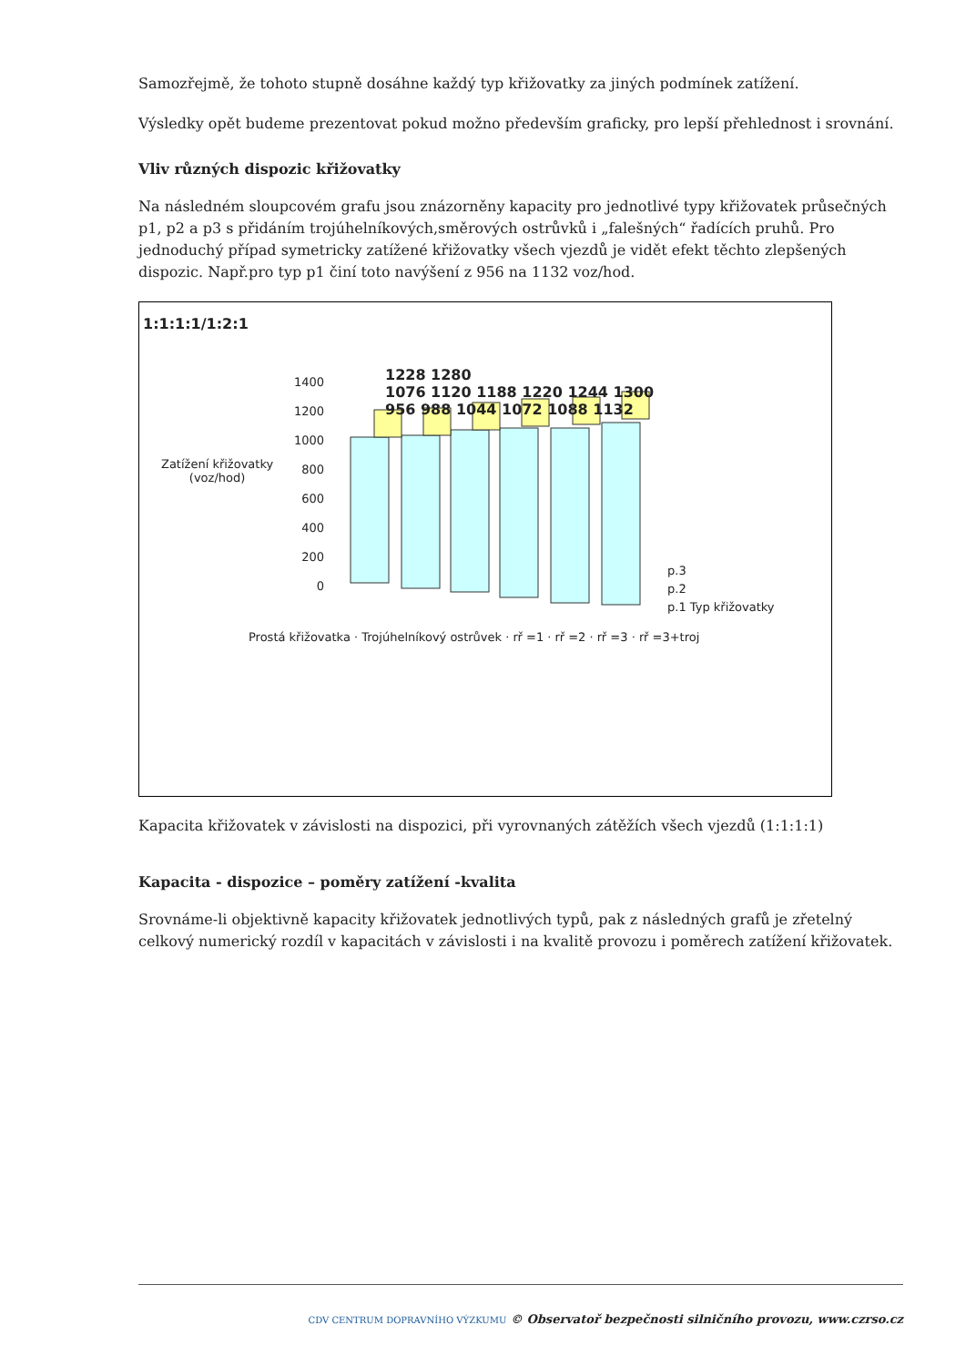Samozřejmě, že tohoto stupně dosáhne každý typ křižovatky za jiných podmínek zatížení.
Výsledky opět budeme prezentovat pokud možno především graficky, pro lepší přehlednost i srovnání.
Vliv různých dispozic křižovatky
Na následném sloupcovém grafu jsou znázorněny kapacity pro jednotlivé typy křižovatek průsečných p1, p2 a p3 s přidáním trojúhelníkových,směrových ostrůvků i „falešných“ řadících pruhů. Pro jednoduchý případ symetricky zatížené křižovatky všech vjezdů je vidět efekt těchto zlepšených dispozic. Např.pro typ p1 činí toto navýšení z 956 na 1132 voz/hod.
1:1:1:1/1:2:1
1400
1200
1000
800
600
400
200
0
Zatížení křižovatky
(voz/hod)
1228 1280
1076 1120 1188 1220 1244 1300
956 988 1044 1072 1088 1132
p.3
p.2
p.1 Typ křižovatky
Prostá křižovatka · Trojúhelníkový ostrůvek · rř =1 · rř =2 · rř =3 · rř =3+troj
Kapacita křižovatek v závislosti na dispozici, při vyrovnaných zátěžích všech vjezdů (1:1:1:1)
Kapacita - dispozice – poměry zatížení -kvalita
Srovnáme-li objektivně kapacity křižovatek jednotlivých typů, pak z následných grafů je zřetelný celkový numerický rozdíl v kapacitách v závislosti i na kvalitě provozu i poměrech zatížení křižovatek.
CDV CENTRUM DOPRAVNÍHO VÝZKUMU © Observatoř bezpečnosti silničního provozu, www.czrso.cz